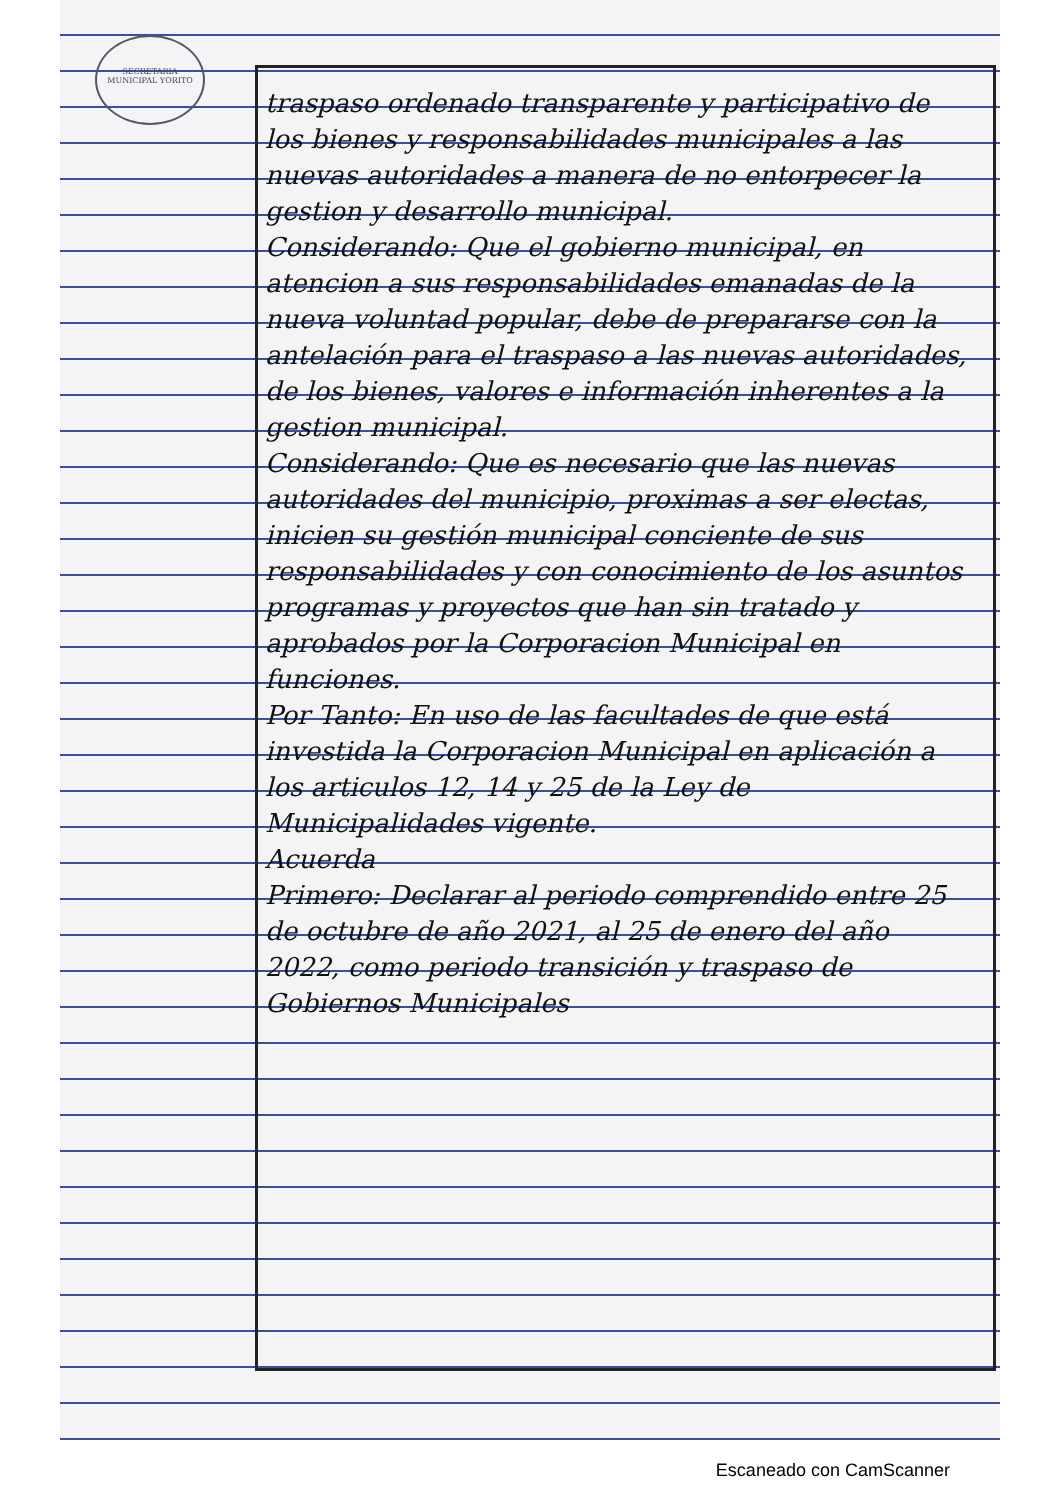SECRETARIA MUNICIPAL YORITO
traspaso ordenado transparente y participativo de los bienes y responsabilidades municipales a las nuevas autoridades a manera de no entorpecer la gestion y desarrollo municipal.
Considerando: Que el gobierno municipal, en atencion a sus responsabilidades emanadas de la nueva voluntad popular, debe de prepararse con la antelación para el traspaso a las nuevas autoridades, de los bienes, valores e información inherentes a la gestion municipal.
Considerando: Que es necesario que las nuevas autoridades del municipio, proximas a ser electas, inicien su gestión municipal conciente de sus responsabilidades y con conocimiento de los asuntos programas y proyectos que han sin tratado y aprobados por la Corporacion Municipal en funciones.
Por Tanto: En uso de las facultades de que está investida la Corporacion Municipal en aplicación a los articulos 12, 14 y 25 de la Ley de Municipalidades vigente.
Acuerda
Primero: Declarar al periodo comprendido entre 25 de octubre de año 2021, al 25 de enero del año 2022, como periodo transición y traspaso de Gobiernos Municipales
Escaneado con CamScanner